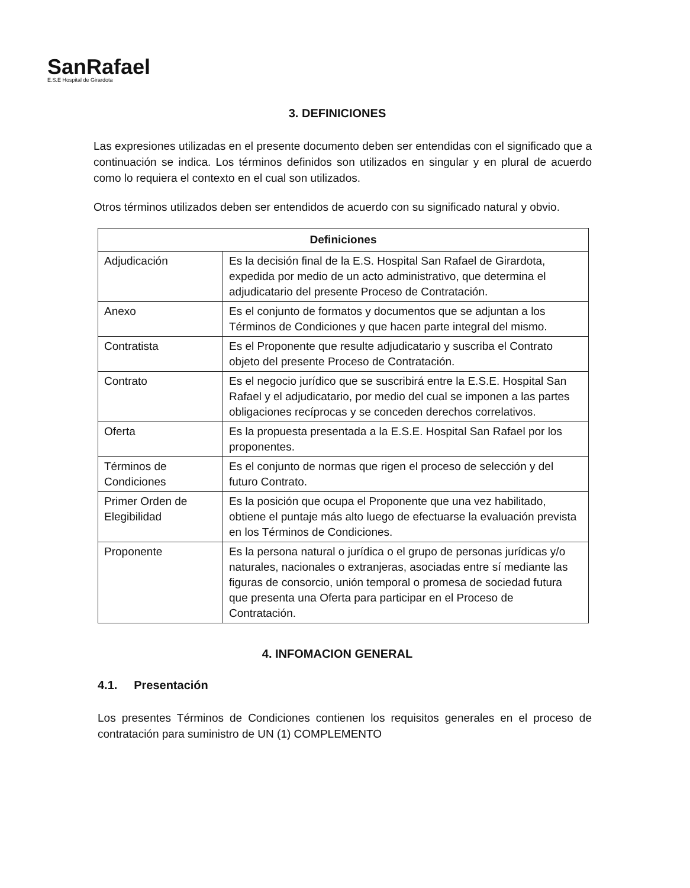SanRafael
E.S.E Hospital de Girardota
3. DEFINICIONES
Las expresiones utilizadas en el presente documento deben ser entendidas con el significado que a continuación se indica. Los términos definidos son utilizados en singular y en plural de acuerdo como lo requiera el contexto en el cual son utilizados.
Otros términos utilizados deben ser entendidos de acuerdo con su significado natural y obvio.
| Definiciones | |
| --- | --- |
| Adjudicación | Es la decisión final de la E.S. Hospital San Rafael de Girardota, expedida por medio de un acto administrativo, que determina el adjudicatario del presente Proceso de Contratación. |
| Anexo | Es el conjunto de formatos y documentos que se adjuntan a los Términos de Condiciones y que hacen parte integral del mismo. |
| Contratista | Es el Proponente que resulte adjudicatario y suscriba el Contrato objeto del presente Proceso de Contratación. |
| Contrato | Es el negocio jurídico que se suscribirá entre la E.S.E. Hospital San Rafael y el adjudicatario, por medio del cual se imponen a las partes obligaciones recíprocas y se conceden derechos correlativos. |
| Oferta | Es la propuesta presentada a la E.S.E. Hospital San Rafael por los proponentes. |
| Términos de Condiciones | Es el conjunto de normas que rigen el proceso de selección y del futuro Contrato. |
| Primer Orden de Elegibilidad | Es la posición que ocupa el Proponente que una vez habilitado, obtiene el puntaje más alto luego de efectuarse la evaluación prevista en los Términos de Condiciones. |
| Proponente | Es la persona natural o jurídica o el grupo de personas jurídicas y/o naturales, nacionales o extranjeras, asociadas entre sí mediante las figuras de consorcio, unión temporal o promesa de sociedad futura que presenta una Oferta para participar en el Proceso de Contratación. |
4. INFOMACION GENERAL
4.1. Presentación
Los presentes Términos de Condiciones contienen los requisitos generales en el proceso de contratación para suministro de UN (1) COMPLEMENTO